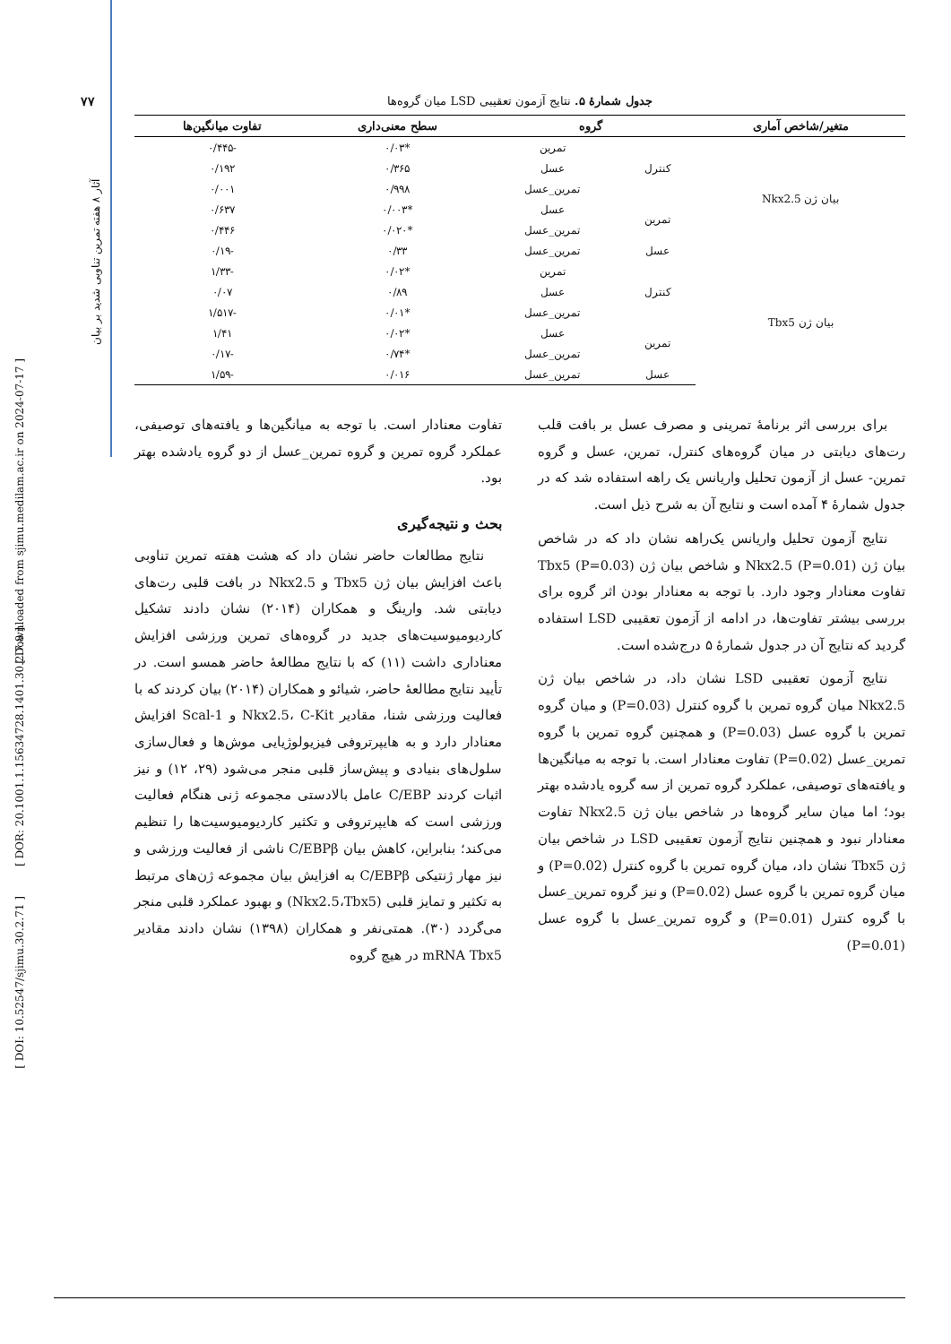آثار ۸ هفته تمرین تناوبی شدید بر بیان
[ Downloaded from sjimu.medilam.ac.ir on 2024-07-17 ]
[ DOR: 20.1001.1.15634728.1401.30.2.7.8 ]
[ DOI: 10.52547/sjimu.30.2.71 ]
۷۷
جدول شمارۀ ۵. نتایج آزمون تعقیبی LSD میان گروه‌ها
| متغیر/شاخص آماری | گروه | | سطح معنی‌داری | تفاوت میانگین‌ها |
| --- | --- | --- | --- | --- |
| بیان ژن Nkx2.5 | کنترل | تمرین | *۰/۰۳ | -۰/۴۴۵ |
| | | عسل | ۰/۳۶۵ | ۰/۱۹۲ |
| | | تمرین_عسل | ۰/۹۹۸ | ۰/۰۰۱ |
| | تمرین | عسل | *۰/۰۰۳ | ۰/۶۳۷ |
| | | تمرین_عسل | *۰/۰۲۰ | ۰/۴۴۶ |
| | عسل | تمرین_عسل | ۰/۳۳ | -۰/۱۹ |
| بیان ژن Tbx5 | کنترل | تمرین | *۰/۰۲ | -۱/۳۳ |
| | | عسل | ۰/۸۹ | ۰/۰۷ |
| | | تمرین_عسل | *۰/۰۱ | -۱/۵۱۷ |
| | تمرین | عسل | *۰/۰۲ | ۱/۴۱ |
| | | تمرین_عسل | *۰/۷۴ | -۰/۱۷ |
| | عسل | تمرین_عسل | ۰/۰۱۶ | -۱/۵۹ |
برای بررسی اثر برنامۀ تمرینی و مصرف عسل بر بافت قلب رت‌های دیابتی در میان گروه‌های کنترل، تمرین، عسل و گروه تمرین- عسل از آزمون تحلیل واریانس یک راهه استفاده شد که در جدول شمارۀ ۴ آمده است و نتایج آن به شرح ذیل است.
نتایج آزمون تحلیل واریانس یک‌راهه نشان داد که در شاخص بیان ژن Nkx2.5 (P=0.01) و شاخص بیان ژن Tbx5 (P=0.03) تفاوت معنادار وجود دارد. با توجه به معنادار بودن اثر گروه برای بررسی بیشتر تفاوت‌ها، در ادامه از آزمون تعقیبی LSD استفاده گردید که نتایج آن در جدول شمارۀ ۵ درج‌شده است.
نتایج آزمون تعقیبی LSD نشان داد، در شاخص بیان ژن Nkx2.5 میان گروه تمرین با گروه کنترل (P=0.03) و میان گروه تمرین با گروه عسل (P=0.03) و همچنین گروه تمرین با گروه تمرین_عسل (P=0.02) تفاوت معنادار است. با توجه به میانگین‌ها و یافته‌های توصیفی، عملکرد گروه تمرین از سه گروه یادشده بهتر بود؛ اما میان سایر گروه‌ها در شاخص بیان ژن Nkx2.5 تفاوت معنادار نبود و همچنین نتایج آزمون تعقیبی LSD در شاخص بیان ژن Tbx5 نشان داد، میان گروه تمرین با گروه کنترل (P=0.02) و میان گروه تمرین با گروه عسل (P=0.02) و نیز گروه تمرین_عسل با گروه کنترل (P=0.01) و گروه تمرین_عسل با گروه عسل (P=0.01)
تفاوت معنادار است. با توجه به میانگین‌ها و یافته‌های توصیفی، عملکرد گروه تمرین و گروه تمرین_عسل از دو گروه یادشده بهتر بود.
بحث و نتیجه‌گیری
نتایج مطالعات حاضر نشان داد که هشت هفته تمرین تناوبی باعث افزایش بیان ژن Tbx5 و Nkx2.5 در بافت قلبی رت‌های دیابتی شد. وارینگ و همکاران (۲۰۱۴) نشان دادند تشکیل کاردیومیوسیت‌های جدید در گروه‌های تمرین ورزشی افزایش معناداری داشت (۱۱) که با نتایج مطالعۀ حاضر همسو است. در تأیید نتایج مطالعۀ حاضر، شیائو و همکاران (۲۰۱۴) بیان کردند که با فعالیت ورزشی شنا، مقادیر Nkx2.5، C-Kit و Scal-1 افزایش معنادار دارد و به هایپرتروفی فیزیولوژیایی موش‌ها و فعال‌سازی سلول‌های بنیادی و پیش‌ساز قلبی منجر می‌شود (۲۹، ۱۲) و نیز اثبات کردند C/EBP عامل بالادستی مجموعه ژنی هنگام فعالیت ورزشی است که هایپرتروفی و تکثیر کاردیومیوسیت‌ها را تنظیم می‌کند؛ بنابراین، کاهش بیان C/EBPβ ناشی از فعالیت ورزشی و نیز مهار ژنتیکی C/EBPβ به افزایش بیان مجموعه ژن‌های مرتبط به تکثیر و تمایز قلبی (Nkx2.5،Tbx5) و بهبود عملکرد قلبی منجر می‌گردد (۳۰). همتی‌نفر و همکاران (۱۳۹۸) نشان دادند مقادیر mRNA Tbx5 در هیچ گروه